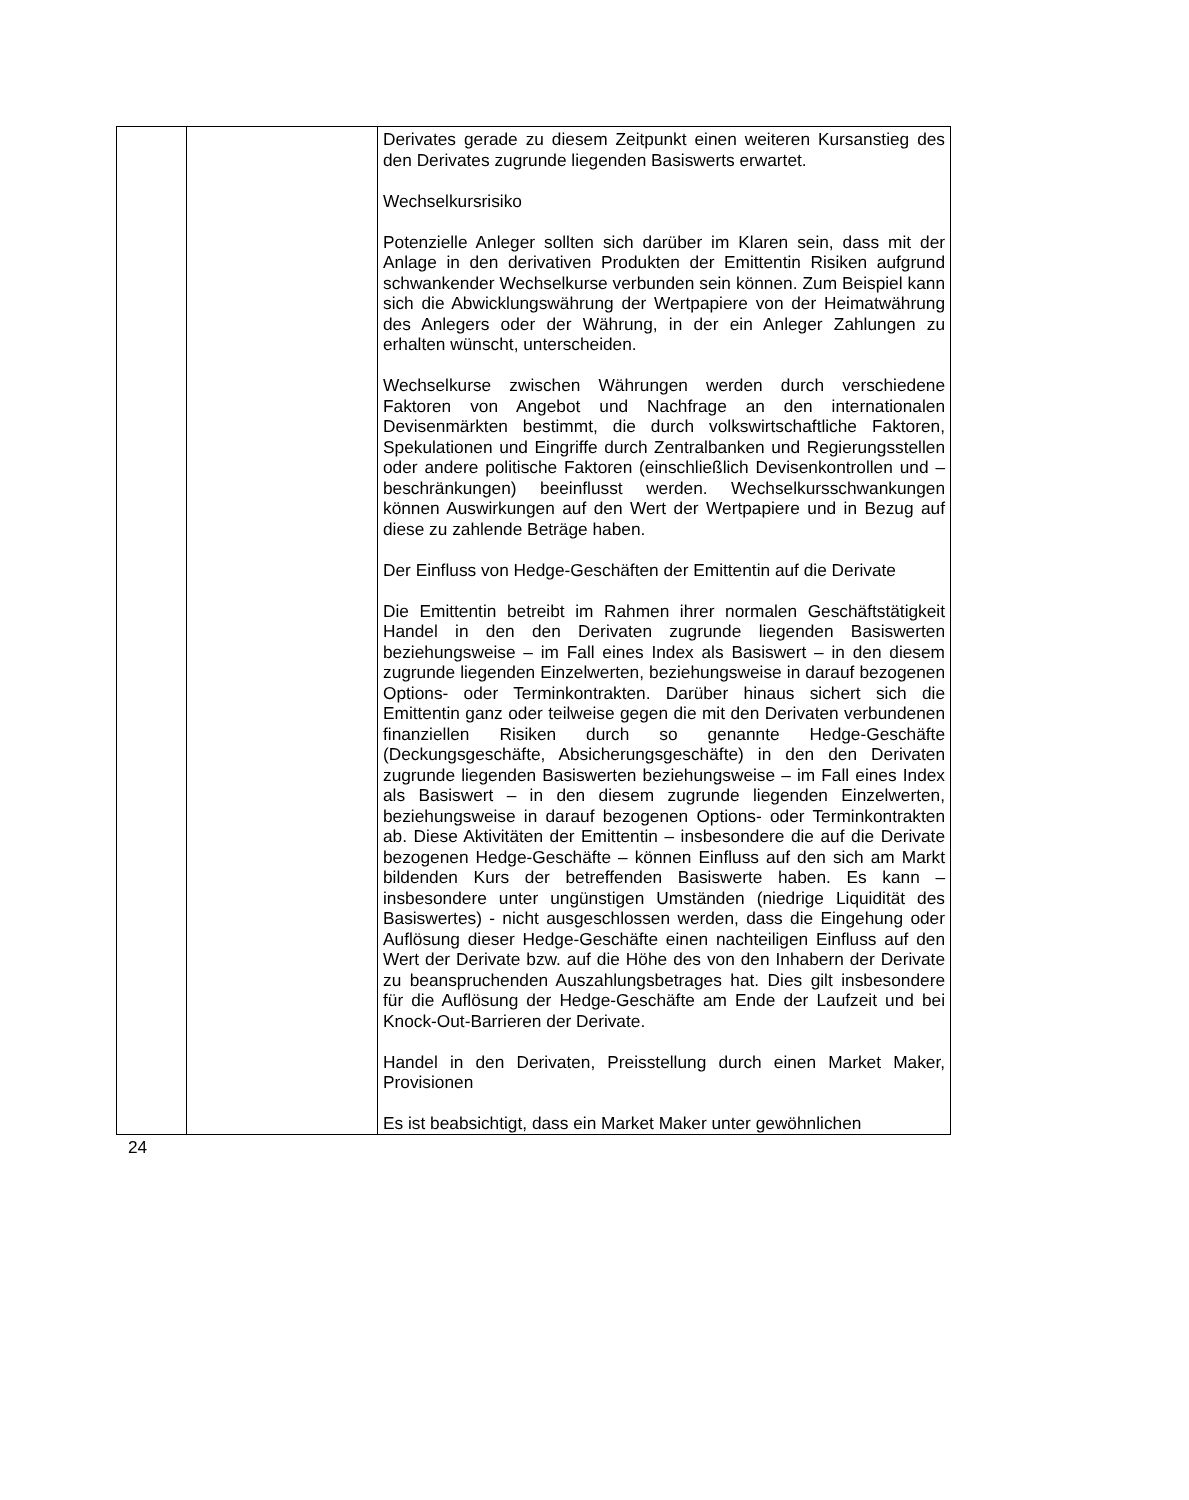| | | Derivates gerade zu diesem Zeitpunkt einen weiteren Kurs­anstieg des den Derivates zugrunde liegenden Basiswerts erwartet. Wechselkursrisiko Potenzielle Anleger sollten sich darüber im Klaren sein, dass mit der Anlage in den derivativen Produkten der Emittentin Risiken aufgrund schwankender Wechselkurse verbunden sein können. Zum Beispiel kann sich die Abwicklungswährung der Wertpapiere von der Heimatwährung des Anlegers oder der Währung, in der ein Anleger Zahlungen zu erhalten wünscht, unterscheiden. Wechselkurse zwischen Währungen werden durch verschiedene Faktoren von Angebot und Nachfrage an den internationalen Devisenmärkten bestimmt, die durch volks­wirtschaftliche Faktoren, Spekulationen und Eingriffe durch Zentralbanken und Regierungsstellen oder andere politische Faktoren (einschließlich Devisenkontrollen und –beschränk­ungen) beeinflusst werden. Wechselkursschwankungen können Auswirkungen auf den Wert der Wertpapiere und in Bezug auf diese zu zahlende Beträge haben. Der Einfluss von Hedge-Geschäften der Emittentin auf die Derivate Die Emittentin betreibt im Rahmen ihrer normalen Geschäftstätigkeit Handel in den den Derivaten zugrunde liegenden Basiswerten beziehungsweise – im Fall eines Index als Basiswert – in den diesem zugrunde liegenden Einzelwerten, beziehungsweise in darauf bezogenen Options- oder Terminkontrakten. Darüber hinaus sichert sich die Emittentin ganz oder teilweise gegen die mit den Derivaten verbundenen finanziellen Risiken durch so genannte Hedge-Geschäfte (Deckungsgeschäfte, Absicherungsgeschäfte) in den den Derivaten zugrunde liegenden Basiswerten beziehungsweise – im Fall eines Index als Basiswert – in den diesem zugrunde liegenden Einzelwerten, beziehungsweise in darauf bezogenen Options- oder Terminkontrakten ab. Diese Aktivitäten der Emittentin – insbesondere die auf die Derivate bezogenen Hedge-Geschäfte – können Einfluss auf den sich am Markt bildenden Kurs der betreffenden Basiswerte haben. Es kann – insbesondere unter ungünstigen Umständen (niedrige Liquidität des Basiswertes) - nicht ausgeschlossen werden, dass die Eingehung oder Auflösung dieser Hedge-Geschäfte einen nachteiligen Einfluss auf den Wert der Derivate bzw. auf die Höhe des von den Inhabern der Derivate zu beanspruchenden Auszahlungsbetrages hat. Dies gilt insbesondere für die Auflösung der Hedge-Geschäfte am Ende der Laufzeit und bei Knock-Out-Barrieren der Derivate. Handel in den Derivaten, Preisstellung durch einen Market Maker, Provisionen Es ist beabsichtigt, dass ein Market Maker unter gewöhnlichen |
24